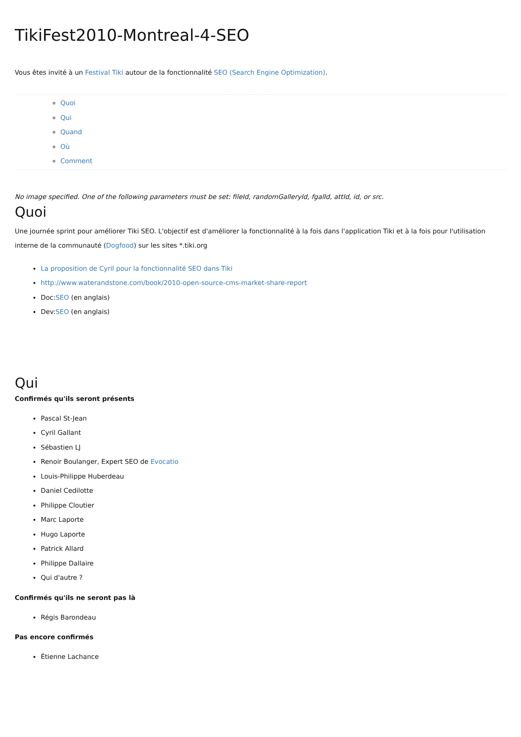TikiFest2010-Montreal-4-SEO
Vous êtes invité à un Festival Tiki autour de la fonctionnalité SEO (Search Engine Optimization).
Quoi
Qui
Quand
Où
Comment
No image specified. One of the following parameters must be set: fileId, randomGalleryId, fgalId, attId, id, or src.
Quoi
Une journée sprint pour améliorer Tiki SEO. L'objectif est d'améliorer la fonctionnalité à la fois dans l'application Tiki et à la fois pour l'utilisation interne de la communauté (Dogfood) sur les sites *.tiki.org
La proposition de Cyril pour la fonctionnalité SEO dans Tiki
http://www.waterandstone.com/book/2010-open-source-cms-market-share-report
Doc:SEO (en anglais)
Dev:SEO (en anglais)
Qui
Confirmés qu'ils seront présents
Pascal St-Jean
Cyril Gallant
Sébastien LJ
Renoir Boulanger, Expert SEO de Evocatio
Louis-Philippe Huberdeau
Daniel Cedilotte
Philippe Cloutier
Marc Laporte
Hugo Laporte
Patrick Allard
Philippe Dallaire
Qui d'autre ?
Confirmés qu'ils ne seront pas là
Régis Barondeau
Pas encore confirmés
Étienne Lachance